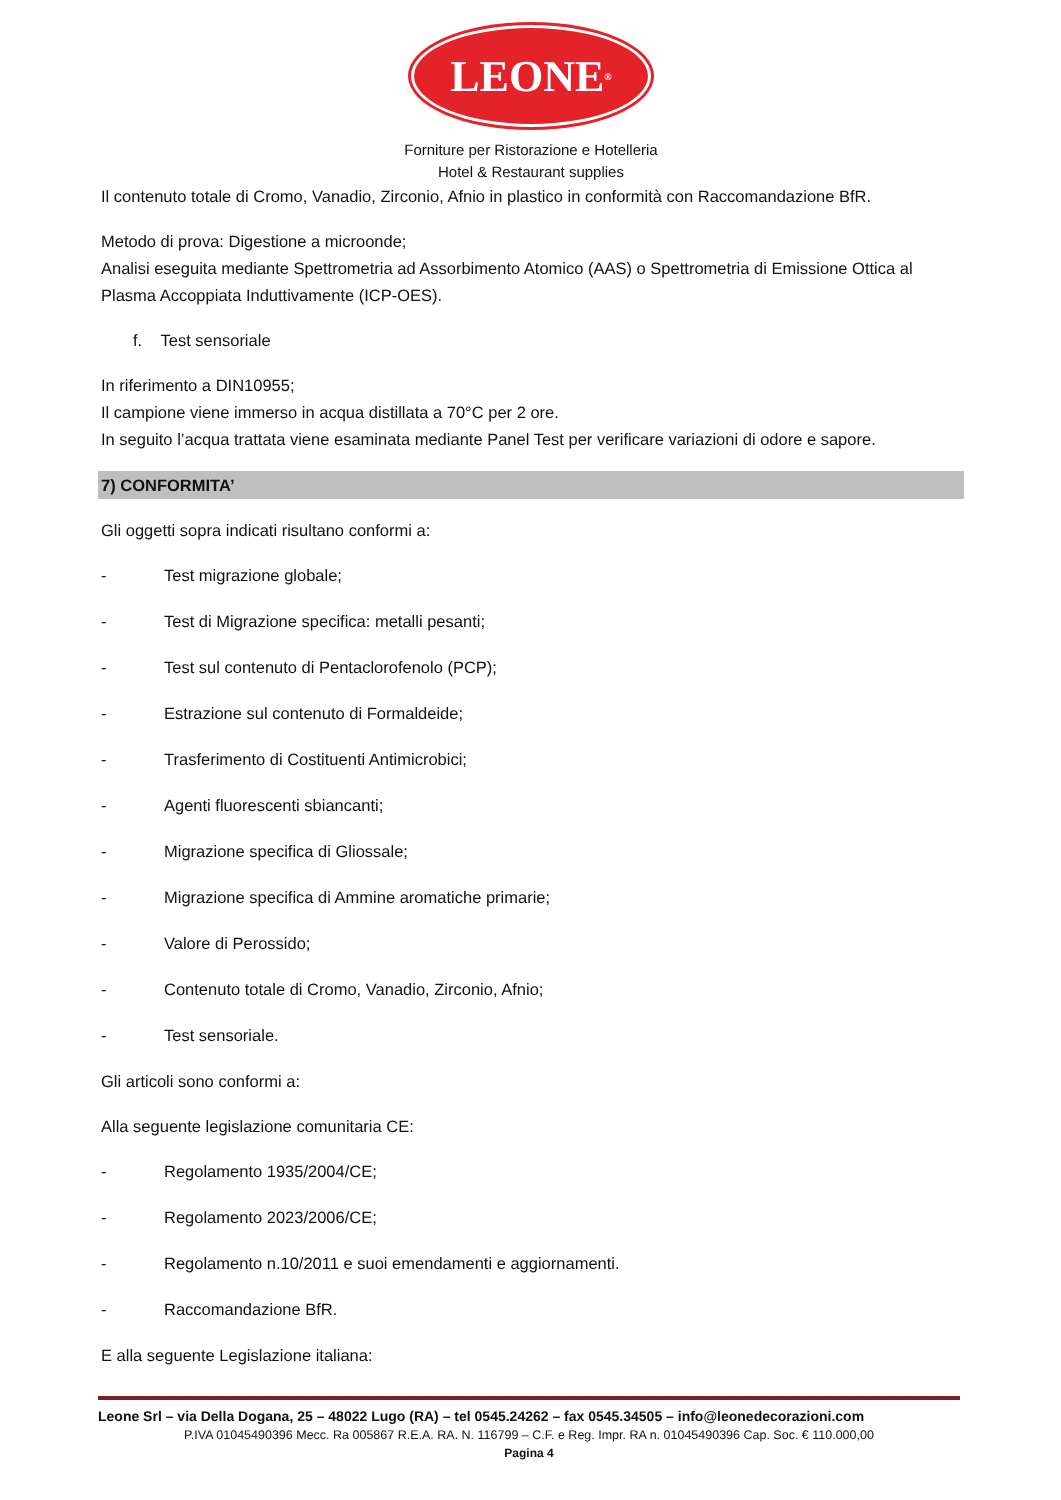LEONE<sup>®</sup>
Forniture per Ristorazione e Hotelleria
Hotel & Restaurant supplies
Il contenuto totale di Cromo, Vanadio, Zirconio, Afnio in plastico in conformità con Raccomandazione BfR.
Metodo di prova: Digestione a microonde;
Analisi eseguita mediante Spettrometria ad Assorbimento Atomico (AAS) o Spettrometria di Emissione Ottica al Plasma Accoppiata Induttivamente (ICP-OES).
f. Test sensoriale
In riferimento a DIN10955;
Il campione viene immerso in acqua distillata a 70°C per 2 ore.
In seguito l’acqua trattata viene esaminata mediante Panel Test per verificare variazioni di odore e sapore.
7) CONFORMITA’
Gli oggetti sopra indicati risultano conformi a:
- Test migrazione globale;
- Test di Migrazione specifica: metalli pesanti;
- Test sul contenuto di Pentaclorofenolo (PCP);
- Estrazione sul contenuto di Formaldeide;
- Trasferimento di Costituenti Antimicrobici;
- Agenti fluorescenti sbiancanti;
- Migrazione specifica di Gliossale;
- Migrazione specifica di Ammine aromatiche primarie;
- Valore di Perossido;
- Contenuto totale di Cromo, Vanadio, Zirconio, Afnio;
- Test sensoriale.
Gli articoli sono conformi a:
Alla seguente legislazione comunitaria CE:
- Regolamento 1935/2004/CE;
- Regolamento 2023/2006/CE;
- Regolamento n.10/2011 e suoi emendamenti e aggiornamenti.
- Raccomandazione BfR.
E alla seguente Legislazione italiana:
Leone Srl – via Della Dogana, 25 – 48022 Lugo (RA) – tel 0545.24262 – fax 0545.34505 – info@leonedecorazioni.com
P.IVA 01045490396 Mecc. Ra 005867 R.E.A. RA. N. 116799 – C.F. e Reg. Impr. RA n. 01045490396 Cap. Soc. € 110.000,00
Pagina 4